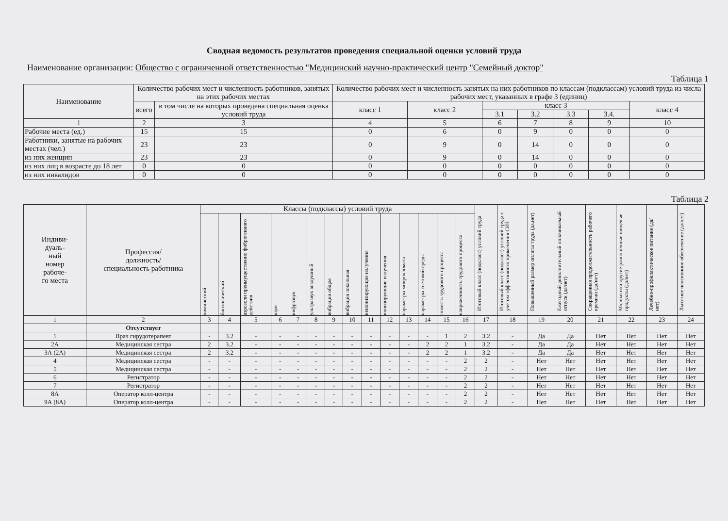Сводная ведомость результатов проведения специальной оценки условий труда
Наименование организации: Общество с ограниченной ответственностью "Медицинский научно-практический центр "Семейный доктор"
Таблица 1
| Наименование | Количество рабочих мест и численность работников, занятых на этих рабочих местах | | Количество рабочих мест и численность занятых на них работников по классам (подклассам) условий труда из числа рабочих мест, указанных в графе 3 (единиц) | | | | | | |
| --- | --- | --- | --- | --- | --- | --- | --- | --- | --- |
| | всего | в том числе на которых проведена специальная оценка условий труда | класс 1 | класс 2 | класс 3 | | | | класс 4 |
| | | | | | 3.1 | 3.2 | 3.3 | 3.4. | |
| 1 | 2 | 3 | 4 | 5 | 6 | 7 | 8 | 9 | 10 |
| Рабочие места (ед.) | 15 | 15 | 0 | 6 | 0 | 9 | 0 | 0 | 0 |
| Работники, занятые на рабочих местах (чел.) | 23 | 23 | 0 | 9 | 0 | 14 | 0 | 0 | 0 |
| из них женщин | 23 | 23 | 0 | 9 | 0 | 14 | 0 | 0 | 0 |
| из них лиц в возрасте до 18 лет | 0 | 0 | 0 | 0 | 0 | 0 | 0 | 0 | 0 |
| из них инвалидов | 0 | 0 | 0 | 0 | 0 | 0 | 0 | 0 | 0 |
Таблица 2
| Индиви- дуаль- ный номер рабоче- го места | Профессия/ должность/ специальность работника | Классы (подклассы) условий труда | | | | | | | | | | | | | | Итоговый класс (подкласс) условий труда | Итоговый класс (подкласс) условий труда с учетом эффективного применения СИЗ | Повышенный размер оплаты труда (да,нет) | Ежегодный дополнительный оплачиваемый отпуск (да/нет) | Сокращенная продолжительность рабочего времени (да/нет) | Молоко или другие равноценные пищевые продукты (да/нет) | Лечебно-профилактическое питание (да/нет) | Льготное пенсионное обеспечение (да/нет) |
| --- | --- | --- | --- | --- | --- | --- | --- | --- | --- | --- | --- | --- | --- | --- | --- | --- | --- | --- | --- | --- | --- | --- | --- |
| | | химический | биологический | аэрозоли преимущественно фиброгенного действия | шум | инфразвук | ультразвук воздушный | вибрация общая | вибрация локальная | неионизирующие излучения | ионизирующие излучения | параметры микроклимата | параметры световой среды | тяжесть трудового процесса | напряженность трудового процесса | | | | | | | | |
| 1 | 2 | 3 | 4 | 5 | 6 | 7 | 8 | 9 | 10 | 11 | 12 | 13 | 14 | 15 | 16 | 17 | 18 | 19 | 20 | 21 | 22 | 23 | 24 |
| | Отсутствует | | | | | | | | | | | | | | | | | | | | | | |
| 1 | Врач гирудотерапевт | - | 3.2 | - | - | - | - | - | - | - | - | - | - | 1 | 2 | 3.2 | - | Да | Да | Нет | Нет | Нет | Нет |
| 2А | Медицинская сестра | 2 | 3.2 | - | - | - | - | - | - | - | - | - | 2 | 2 | 1 | 3.2 | - | Да | Да | Нет | Нет | Нет | Нет |
| 3А (2А) | Медицинская сестра | 2 | 3.2 | - | - | - | - | - | - | - | - | - | 2 | 2 | 1 | 3.2 | - | Да | Да | Нет | Нет | Нет | Нет |
| 4 | Медицинская сестра | - | - | - | - | - | - | - | - | - | - | - | - | - | 2 | 2 | - | Нет | Нет | Нет | Нет | Нет | Нет |
| 5 | Медицинская сестра | - | - | - | - | - | - | - | - | - | - | - | - | - | 2 | 2 | - | Нет | Нет | Нет | Нет | Нет | Нет |
| 6 | Регистратор | - | - | - | - | - | - | - | - | - | - | - | - | - | 2 | 2 | - | Нет | Нет | Нет | Нет | Нет | Нет |
| 7 | Регистратор | - | - | - | - | - | - | - | - | - | - | - | - | - | 2 | 2 | - | Нет | Нет | Нет | Нет | Нет | Нет |
| 8А | Оператор колл-центра | - | - | - | - | - | - | - | - | - | - | - | - | - | 2 | 2 | - | Нет | Нет | Нет | Нет | Нет | Нет |
| 9А (8А) | Оператор колл-центра | - | - | - | - | - | - | - | - | - | - | - | - | - | 2 | 2 | - | Нет | Нет | Нет | Нет | Нет | Нет |